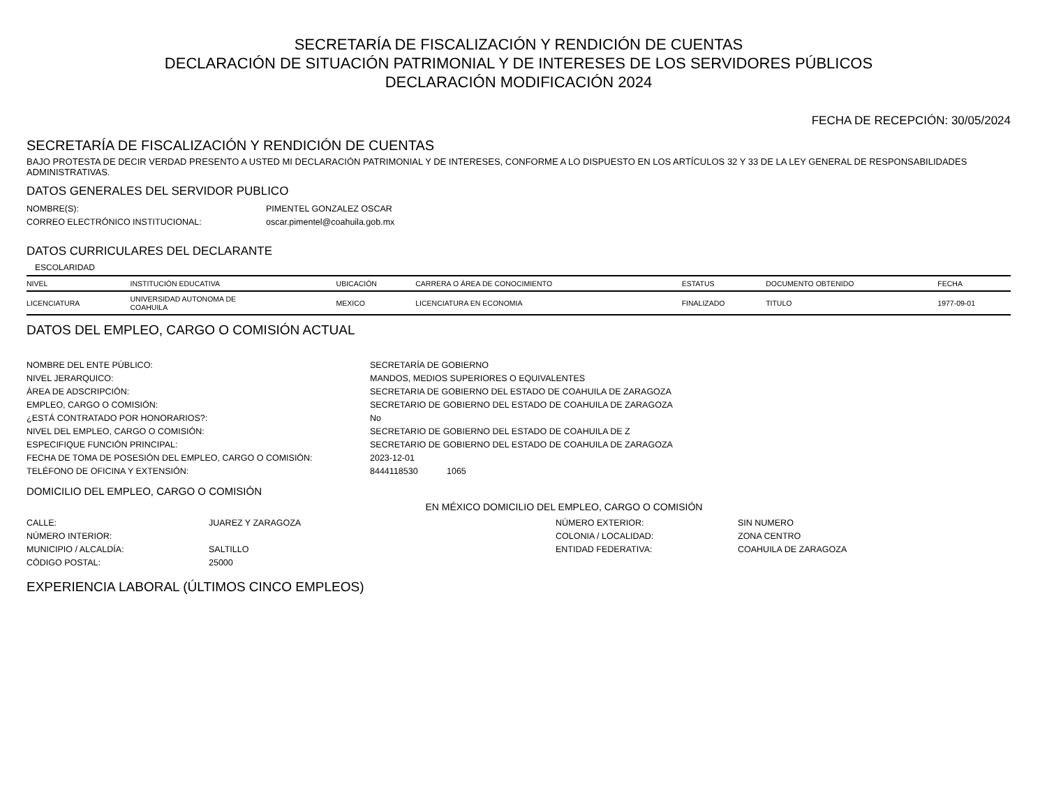SECRETARÍA DE FISCALIZACIÓN Y RENDICIÓN DE CUENTAS
DECLARACIÓN DE SITUACIÓN PATRIMONIAL Y DE INTERESES DE LOS SERVIDORES PÚBLICOS
DECLARACIÓN MODIFICACIÓN 2024
FECHA DE RECEPCIÓN: 30/05/2024
SECRETARÍA DE FISCALIZACIÓN Y RENDICIÓN DE CUENTAS
BAJO PROTESTA DE DECIR VERDAD PRESENTO A USTED MI DECLARACIÓN PATRIMONIAL Y DE INTERESES, CONFORME A LO DISPUESTO EN LOS ARTÍCULOS 32 Y 33 DE LA LEY GENERAL DE RESPONSABILIDADES ADMINISTRATIVAS.
DATOS GENERALES DEL SERVIDOR PUBLICO
NOMBRE(S):
PIMENTEL GONZALEZ OSCAR
CORREO ELECTRÓNICO INSTITUCIONAL:
oscar.pimentel@coahuila.gob.mx
DATOS CURRICULARES DEL DECLARANTE
ESCOLARIDAD
| NIVEL | INSTITUCIÓN EDUCATIVA | UBICACIÓN | CARRERA O ÁREA DE CONOCIMIENTO | ESTATUS | DOCUMENTO OBTENIDO | FECHA |
| --- | --- | --- | --- | --- | --- | --- |
| LICENCIATURA | UNIVERSIDAD AUTONOMA DE COAHUILA | MEXICO | LICENCIATURA EN ECONOMIA | FINALIZADO | TITULO | 1977-09-01 |
DATOS DEL EMPLEO, CARGO O COMISIÓN ACTUAL
NOMBRE DEL ENTE PÚBLICO:
SECRETARÍA DE GOBIERNO
NIVEL JERARQUICO:
MANDOS, MEDIOS SUPERIORES O EQUIVALENTES
ÁREA DE ADSCRIPCIÓN:
SECRETARIA DE GOBIERNO DEL ESTADO DE COAHUILA DE ZARAGOZA
EMPLEO, CARGO O COMISIÓN:
SECRETARIO DE GOBIERNO DEL ESTADO DE COAHUILA DE ZARAGOZA
¿ESTÁ CONTRATADO POR HONORARIOS?:
No
NIVEL DEL EMPLEO, CARGO O COMISIÓN:
SECRETARIO DE GOBIERNO DEL ESTADO DE COAHUILA DE Z
ESPECIFIQUE FUNCIÓN PRINCIPAL:
SECRETARIO DE GOBIERNO DEL ESTADO DE COAHUILA DE ZARAGOZA
FECHA DE TOMA DE POSESIÓN DEL EMPLEO, CARGO O COMISIÓN:
2023-12-01
TELÉFONO DE OFICINA Y EXTENSIÓN:
8444118530
1065
DOMICILIO DEL EMPLEO, CARGO O COMISIÓN
EN MÉXICO DOMICILIO DEL EMPLEO, CARGO O COMISIÓN
CALLE:
JUAREZ Y ZARAGOZA
NÚMERO EXTERIOR:
SIN NUMERO
NÚMERO INTERIOR:
COLONIA / LOCALIDAD:
ZONA CENTRO
MUNICIPIO / ALCALDÍA:
SALTILLO
ENTIDAD FEDERATIVA:
COAHUILA DE ZARAGOZA
CÓDIGO POSTAL:
25000
EXPERIENCIA LABORAL (ÚLTIMOS CINCO EMPLEOS)